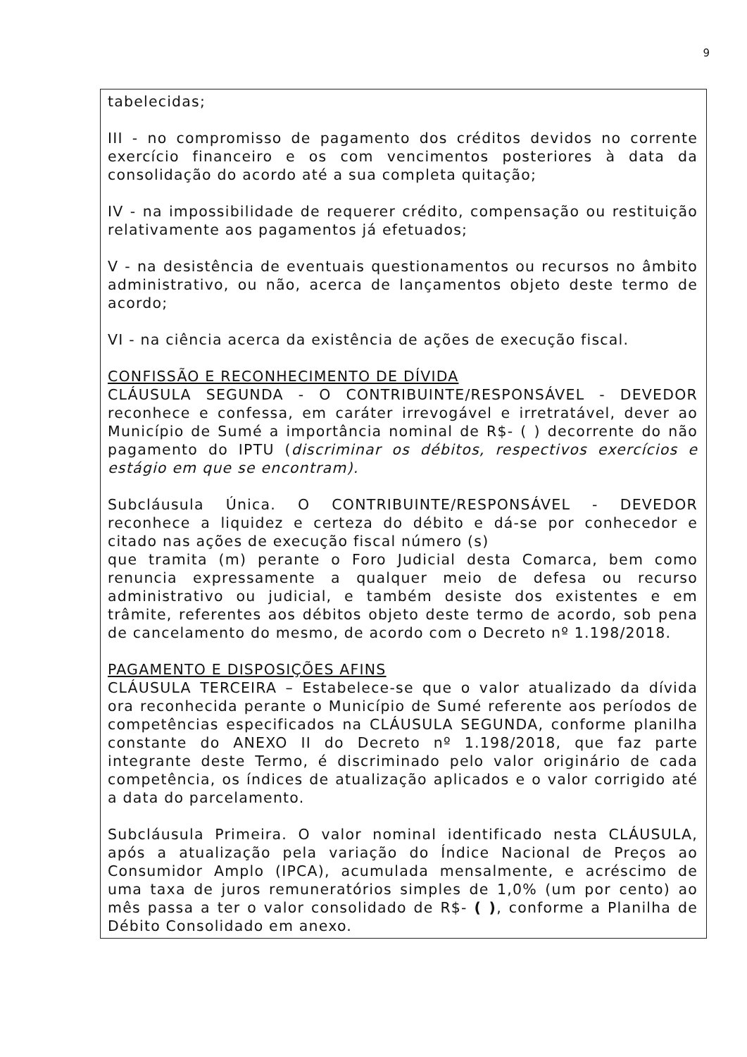9
tabelecidas;
III - no compromisso de pagamento dos créditos devidos no corrente exercício financeiro e os com vencimentos posteriores à data da consolidação do acordo até a sua completa quitação;
IV - na impossibilidade de requerer crédito, compensação ou restituição relativamente aos pagamentos já efetuados;
V - na desistência de eventuais questionamentos ou recursos no âmbito administrativo, ou não, acerca de lançamentos objeto deste termo de acordo;
VI - na ciência acerca da existência de ações de execução fiscal.
CONFISSÃO E RECONHECIMENTO DE DÍVIDA
CLÁUSULA SEGUNDA - O CONTRIBUINTE/RESPONSÁVEL - DEVEDOR reconhece e confessa, em caráter irrevogável e irretratável, dever ao Município de Sumé a importância nominal de R$- ( ) decorrente do não pagamento do IPTU (discriminar os débitos, respectivos exercícios e estágio em que se encontram).
Subcláusula Única. O CONTRIBUINTE/RESPONSÁVEL - DEVEDOR reconhece a liquidez e certeza do débito e dá-se por conhecedor e citado nas ações de execução fiscal número (s)
que tramita (m) perante o Foro Judicial desta Comarca, bem como renuncia expressamente a qualquer meio de defesa ou recurso administrativo ou judicial, e também desiste dos existentes e em trâmite, referentes aos débitos objeto deste termo de acordo, sob pena de cancelamento do mesmo, de acordo com o Decreto nº 1.198/2018.
PAGAMENTO E DISPOSIÇÕES AFINS
CLÁUSULA TERCEIRA – Estabelece-se que o valor atualizado da dívida ora reconhecida perante o Município de Sumé referente aos períodos de competências especificados na CLÁUSULA SEGUNDA, conforme planilha constante do ANEXO II do Decreto nº 1.198/2018, que faz parte integrante deste Termo, é discriminado pelo valor originário de cada competência, os índices de atualização aplicados e o valor corrigido até a data do parcelamento.
Subcláusula Primeira. O valor nominal identificado nesta CLÁUSULA, após a atualização pela variação do Índice Nacional de Preços ao Consumidor Amplo (IPCA), acumulada mensalmente, e acréscimo de uma taxa de juros remuneratórios simples de 1,0% (um por cento) ao mês passa a ter o valor consolidado de R$- ( ), conforme a Planilha de Débito Consolidado em anexo.